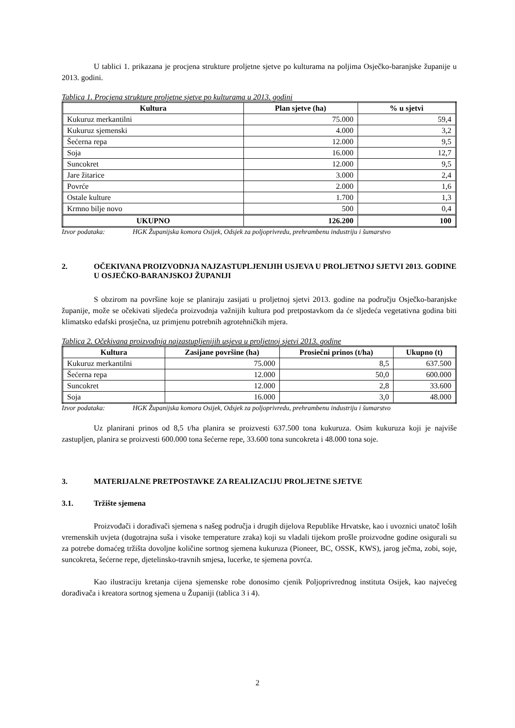U tablici 1. prikazana je procjena strukture proljetne sjetve po kulturama na poljima Osječko-baranjske županije u 2013. godini.
Tablica 1. Procjena strukture proljetne sjetve po kulturama u 2013. godini
| Kultura | Plan sjetve (ha) | % u sjetvi |
| --- | --- | --- |
| Kukuruz merkantilni | 75.000 | 59,4 |
| Kukuruz sjemenski | 4.000 | 3,2 |
| Šećerna repa | 12.000 | 9,5 |
| Soja | 16.000 | 12,7 |
| Suncokret | 12.000 | 9,5 |
| Jare žitarice | 3.000 | 2,4 |
| Povrće | 2.000 | 1,6 |
| Ostale kulture | 1.700 | 1,3 |
| Krmno bilje novo | 500 | 0,4 |
| UKUPNO | 126.200 | 100 |
Izvor podataka: HGK Županijska komora Osijek, Odsjek za poljoprivredu, prehrambenu industriju i šumarstvo
2. OČEKIVANA PROIZVODNJA NAJZASTUPLJENIJIH USJEVA U PROLJETNOJ SJETVI 2013. GODINE U OSJEČKO-BARANJSKOJ ŽUPANIJI
S obzirom na površine koje se planiraju zasijati u proljetnoj sjetvi 2013. godine na području Osječko-baranjske županije, može se očekivati sljedeća proizvodnja važnijih kultura pod pretpostavkom da će sljedeća vegetativna godina biti klimatsko edafski prosječna, uz primjenu potrebnih agrotehničkih mjera.
Tablica 2. Očekivana proizvodnja najzastupljenijih usjeva u proljetnoj sjetvi 2013. godine
| Kultura | Zasijane površine (ha) | Prosiečni prinos (t/ha) | Ukupno (t) |
| --- | --- | --- | --- |
| Kukuruz merkantilni | 75.000 | 8,5 | 637.500 |
| Šećerna repa | 12.000 | 50,0 | 600.000 |
| Suncokret | 12.000 | 2,8 | 33.600 |
| Soja | 16.000 | 3,0 | 48.000 |
Izvor podataka: HGK Županijska komora Osijek, Odsjek za poljoprivredu, prehrambenu industriju i šumarstvo
Uz planirani prinos od 8,5 t/ha planira se proizvesti 637.500 tona kukuruza. Osim kukuruza koji je najviše zastupljen, planira se proizvesti 600.000 tona šećerne repe, 33.600 tona suncokreta i 48.000 tona soje.
3. MATERIJALNE PRETPOSTAVKE ZA REALIZACIJU PROLJETNE SJETVE
3.1. Tržište sjemena
Proizvođači i dorađivači sjemena s našeg područja i drugih dijelova Republike Hrvatske, kao i uvoznici unatoč loših vremenskih uvjeta (dugotrajna suša i visoke temperature zraka) koji su vladali tijekom prošle proizvodne godine osigurali su za potrebe domaćeg tržišta dovoljne količine sortnog sjemena kukuruza (Pioneer, BC, OSSK, KWS), jarog ječma, zobi, soje, suncokreta, šećerne repe, djetelinsko-travnih smjesa, lucerke, te sjemena povrća.
Kao ilustraciju kretanja cijena sjemenske robe donosimo cjenik Poljoprivrednog instituta Osijek, kao najvećeg dorađivača i kreatora sortnog sjemena u Županiji (tablica 3 i 4).
2